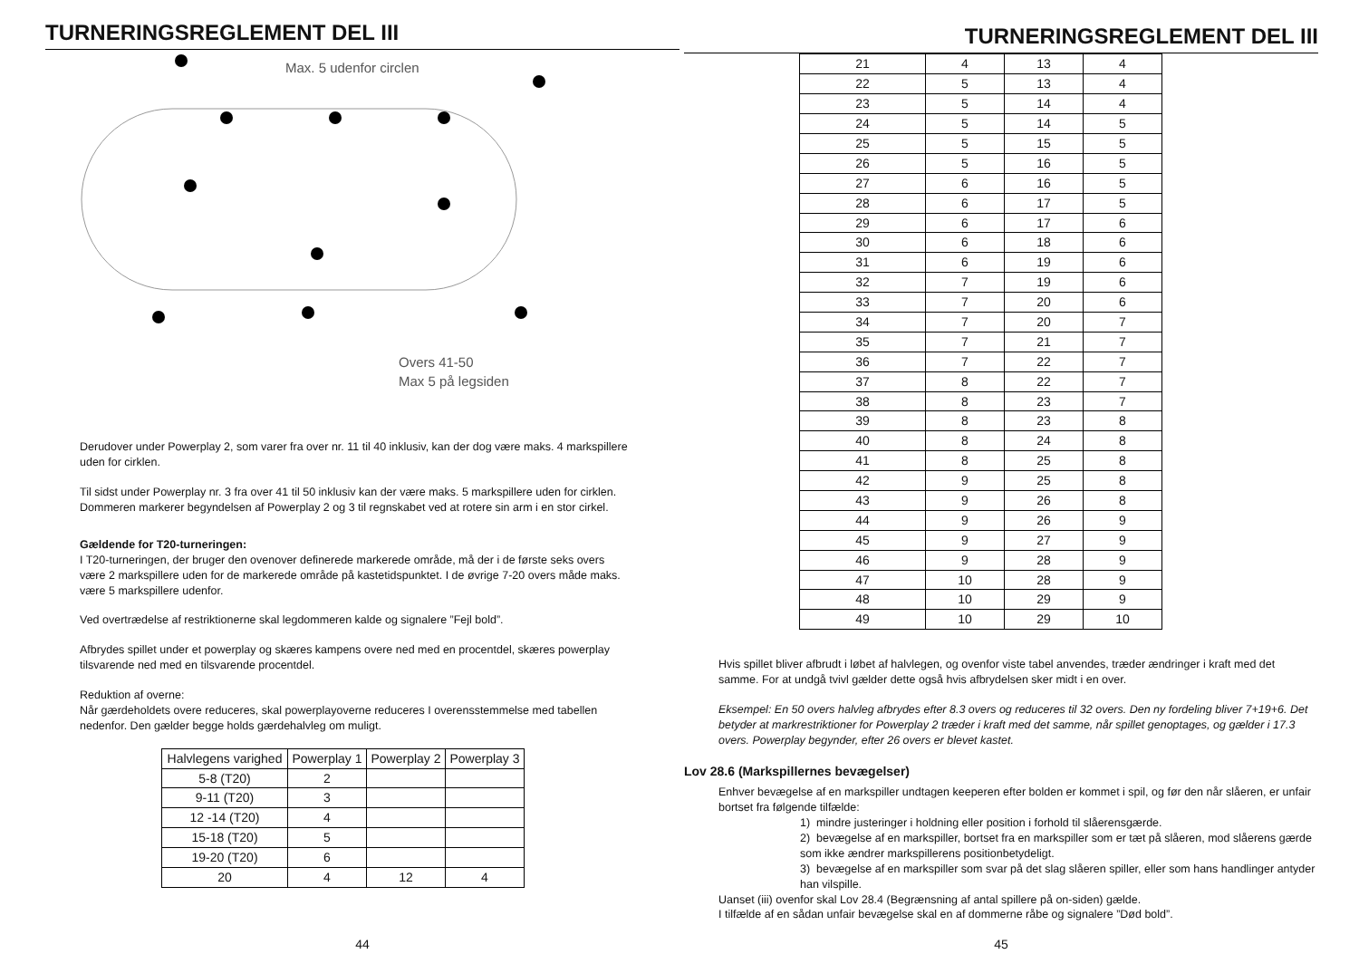TURNERINGSREGLEMENT DEL III
Max. 5 udenfor circlen
Overs 41-50
Max 5 på legsiden
Derudover under Powerplay 2, som varer fra over nr. 11 til 40 inklusiv, kan der dog være maks. 4 markspillere uden for cirklen.
Til sidst under Powerplay nr. 3 fra over 41 til 50 inklusiv kan der være maks. 5 markspillere uden for cirklen. Dommeren markerer begyndelsen af Powerplay 2 og 3 til regnskabet ved at rotere sin arm i en stor cirkel.
Gældende for T20-turneringen:
I T20-turneringen, der bruger den ovenover definerede markerede område, må der i de første seks overs være 2 markspillere uden for de markerede område på kastetidspunktet. I de øvrige 7-20 overs måde maks. være 5 markspillere udenfor.
Ved overtrædelse af restriktionerne skal legdommeren kalde og signalere ”Fejl bold”.
Afbrydes spillet under et powerplay og skæres kampens overe ned med en procentdel, skæres powerplay tilsvarende ned med en tilsvarende procentdel.
Reduktion af overne:
Når gærdeholdets overe reduceres, skal powerplayoverne reduceres I overensstemmelse med tabellen nedenfor. Den gælder begge holds gærdehalvleg om muligt.
| Halvlegens varighed | Powerplay 1 | Powerplay 2 | Powerplay 3 |
| --- | --- | --- | --- |
| 5-8 (T20) | 2 | | |
| 9-11 (T20) | 3 | | |
| 12 -14 (T20) | 4 | | |
| 15-18 (T20) | 5 | | |
| 19-20 (T20) | 6 | | |
| 20 | 4 | 12 | 4 |
44
TURNERINGSREGLEMENT DEL III
| 21 | 4 | 13 | 4 |
| 22 | 5 | 13 | 4 |
| 23 | 5 | 14 | 4 |
| 24 | 5 | 14 | 5 |
| 25 | 5 | 15 | 5 |
| 26 | 5 | 16 | 5 |
| 27 | 6 | 16 | 5 |
| 28 | 6 | 17 | 5 |
| 29 | 6 | 17 | 6 |
| 30 | 6 | 18 | 6 |
| 31 | 6 | 19 | 6 |
| 32 | 7 | 19 | 6 |
| 33 | 7 | 20 | 6 |
| 34 | 7 | 20 | 7 |
| 35 | 7 | 21 | 7 |
| 36 | 7 | 22 | 7 |
| 37 | 8 | 22 | 7 |
| 38 | 8 | 23 | 7 |
| 39 | 8 | 23 | 8 |
| 40 | 8 | 24 | 8 |
| 41 | 8 | 25 | 8 |
| 42 | 9 | 25 | 8 |
| 43 | 9 | 26 | 8 |
| 44 | 9 | 26 | 9 |
| 45 | 9 | 27 | 9 |
| 46 | 9 | 28 | 9 |
| 47 | 10 | 28 | 9 |
| 48 | 10 | 29 | 9 |
| 49 | 10 | 29 | 10 |
Hvis spillet bliver afbrudt i løbet af halvlegen, og ovenfor viste tabel anvendes, træder ændringer i kraft med det samme. For at undgå tvivl gælder dette også hvis afbrydelsen sker midt i en over.
Eksempel: En 50 overs halvleg afbrydes efter 8.3 overs og reduceres til 32 overs. Den ny fordeling bliver 7+19+6. Det betyder at markrestriktioner for Powerplay 2 træder i kraft med det samme, når spillet genoptages, og gælder i 17.3 overs. Powerplay begynder, efter 26 overs er blevet kastet.
Lov 28.6 (Markspillernes bevægelser)
Enhver bevægelse af en markspiller undtagen keeperen efter bolden er kommet i spil, og før den når slåeren, er unfair bortset fra følgende tilfælde:
1) mindre justeringer i holdning eller position i forhold til slåerensgærde.
2) bevægelse af en markspiller, bortset fra en markspiller som er tæt på slåeren, mod slåerens gærde som ikke ændrer markspillerens positionbetydeligt.
3) bevægelse af en markspiller som svar på det slag slåeren spiller, eller som hans handlinger antyder han vilspille.
Uanset (iii) ovenfor skal Lov 28.4 (Begrænsning af antal spillere på on-siden) gælde.
I tilfælde af en sådan unfair bevægelse skal en af dommerne råbe og signalere ”Død bold”.
45